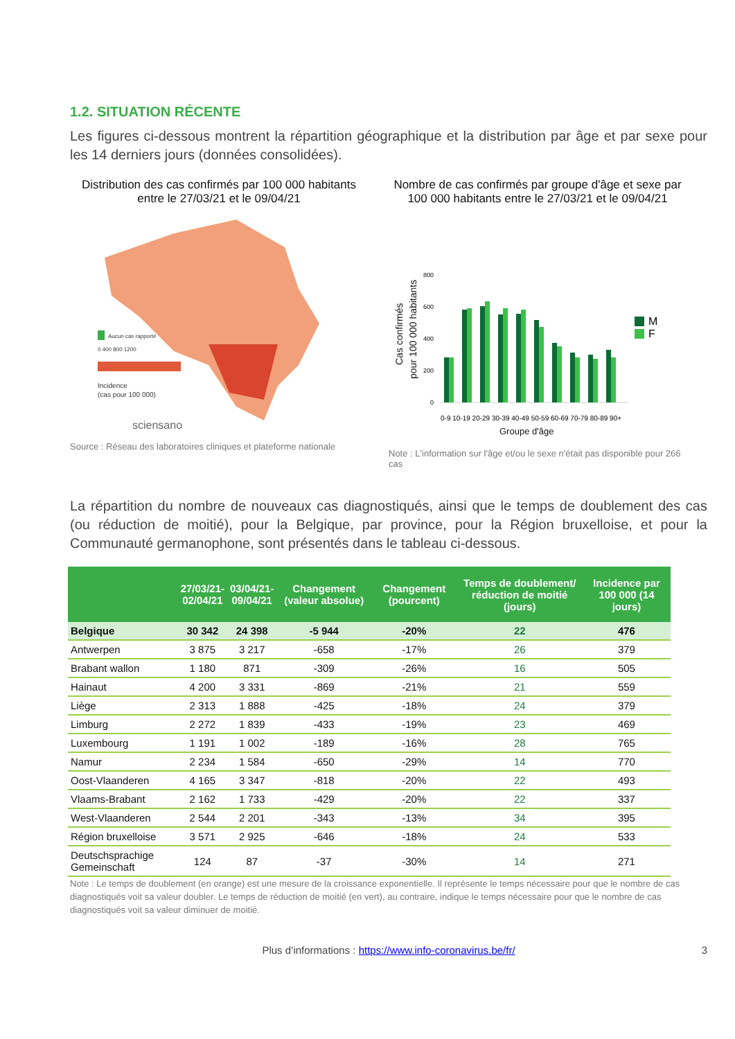1.2. SITUATION RÉCENTE
Les figures ci-dessous montrent la répartition géographique et la distribution par âge et par sexe pour les 14 derniers jours (données consolidées).
Distribution des cas confirmés par 100 000 habitants entre le 27/03/21 et le 09/04/21
Aucun cas rapporté
Incidence
(cas pour 100 000)
0 400 800 1200
sciensano
Source : Réseau des laboratoires cliniques et plateforme nationale
Nombre de cas confirmés par groupe d'âge et sexe par 100 000 habitants entre le 27/03/21 et le 09/04/21
Cas confirmés
pour 100 000 habitants
800
600
400
200
0
M
F
0-9 10-19 20-29 30-39 40-49 50-59 60-69 70-79 80-89 90+
Groupe d'âge
Note : L'information sur l'âge et/ou le sexe n'était pas disponible pour 266 cas
La répartition du nombre de nouveaux cas diagnostiqués, ainsi que le temps de doublement des cas (ou réduction de moitié), pour la Belgique, par province, pour la Région bruxelloise, et pour la Communauté germanophone, sont présentés dans le tableau ci-dessous.
| | 27/03/21- 02/04/21 | 03/04/21- 09/04/21 | Changement (valeur absolue) | Changement (pourcent) | Temps de doublement/ réduction de moitié (jours) | Incidence par 100 000 (14 jours) |
| --- | --- | --- | --- | --- | --- | --- |
| Belgique | 30 342 | 24 398 | -5 944 | -20% | 22 | 476 |
| Antwerpen | 3 875 | 3 217 | -658 | -17% | 26 | 379 |
| Brabant wallon | 1 180 | 871 | -309 | -26% | 16 | 505 |
| Hainaut | 4 200 | 3 331 | -869 | -21% | 21 | 559 |
| Liège | 2 313 | 1 888 | -425 | -18% | 24 | 379 |
| Limburg | 2 272 | 1 839 | -433 | -19% | 23 | 469 |
| Luxembourg | 1 191 | 1 002 | -189 | -16% | 28 | 765 |
| Namur | 2 234 | 1 584 | -650 | -29% | 14 | 770 |
| Oost-Vlaanderen | 4 165 | 3 347 | -818 | -20% | 22 | 493 |
| Vlaams-Brabant | 2 162 | 1 733 | -429 | -20% | 22 | 337 |
| West-Vlaanderen | 2 544 | 2 201 | -343 | -13% | 34 | 395 |
| Région bruxelloise | 3 571 | 2 925 | -646 | -18% | 24 | 533 |
| Deutschsprachige Gemeinschaft | 124 | 87 | -37 | -30% | 14 | 271 |
Note : Le temps de doublement (en orange) est une mesure de la croissance exponentielle. Il représente le temps nécessaire pour que le nombre de cas diagnostiqués voit sa valeur doubler. Le temps de réduction de moitié (en vert), au contraire, indique le temps nécessaire pour que le nombre de cas diagnostiqués voit sa valeur diminuer de moitié.
Plus d’informations : https://www.info-coronavirus.be/fr/ 3